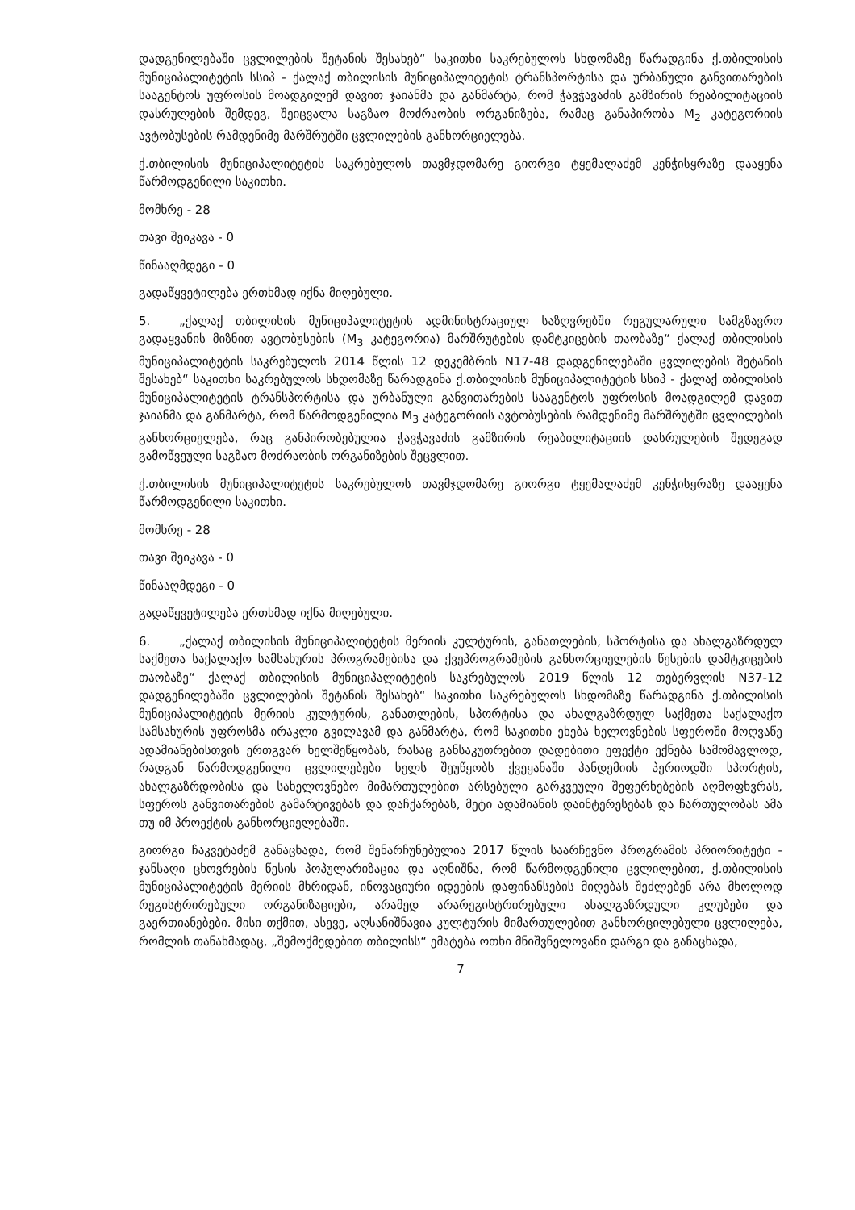დადგენილებაში ცვლილების შეტანის შესახებ“ საკითხი საკრებულოს სხდომაზე წარადგინა ქ.თბილისის მუნიციპალიტეტის სსიპ - ქალაქ თბილისის მუნიციპალიტეტის ტრანსპორტისა და ურბანული განვითარების სააგენტოს უფროსის მოადგილემ დავით ჯაიანმა და განმარტა, რომ ჭავჭავაძის გამზირის რეაბილიტაციის დასრულების შემდეგ, შეიცვალა საგზაო მოძრაობის ორგანიზება, რამაც განაპირობა M<sub>2</sub> კატეგორიის ავტობუსების რამდენიმე მარშრუტში ცვლილების განხორციელება.
ქ.თბილისის მუნიციპალიტეტის საკრებულოს თავმჯდომარე გიორგი ტყემალაძემ კენჭისყრაზე დააყენა წარმოდგენილი საკითხი.
მომხრე - 28
თავი შეიკავა - 0
წინააღმდეგი - 0
გადაწყვეტილება ერთხმად იქნა მიღებული.
5. „ქალაქ თბილისის მუნიციპალიტეტის ადმინისტრაციულ საზღვრებში რეგულარული სამგზავრო გადაყვანის მიზნით ავტობუსების (M<sub>3</sub> კატეგორია) მარშრუტების დამტკიცების თაობაზე“ ქალაქ თბილისის მუნიციპალიტეტის საკრებულოს 2014 წლის 12 დეკემბრის N17-48 დადგენილებაში ცვლილების შეტანის შესახებ“ საკითხი საკრებულოს სხდომაზე წარადგინა ქ.თბილისის მუნიციპალიტეტის სსიპ - ქალაქ თბილისის მუნიციპალიტეტის ტრანსპორტისა და ურბანული განვითარების სააგენტოს უფროსის მოადგილემ დავით ჯაიანმა და განმარტა, რომ წარმოდგენილია M<sub>3</sub> კატეგორიის ავტობუსების რამდენიმე მარშრუტში ცვლილების განხორციელება, რაც განპირობებულია ჭავჭავაძის გამზირის რეაბილიტაციის დასრულების შედეგად გამოწვეული საგზაო მოძრაობის ორგანიზების შეცვლით.
ქ.თბილისის მუნიციპალიტეტის საკრებულოს თავმჯდომარე გიორგი ტყემალაძემ კენჭისყრაზე დააყენა წარმოდგენილი საკითხი.
მომხრე - 28
თავი შეიკავა - 0
წინააღმდეგი - 0
გადაწყვეტილება ერთხმად იქნა მიღებული.
6. „ქალაქ თბილისის მუნიციპალიტეტის მერიის კულტურის, განათლების, სპორტისა და ახალგაზრდულ საქმეთა საქალაქო სამსახურის პროგრამებისა და ქვეპროგრამების განხორციელების წესების დამტკიცების თაობაზე“ ქალაქ თბილისის მუნიციპალიტეტის საკრებულოს 2019 წლის 12 თებერვლის N37-12 დადგენილებაში ცვლილების შეტანის შესახებ“ საკითხი საკრებულოს სხდომაზე წარადგინა ქ.თბილისის მუნიციპალიტეტის მერიის კულტურის, განათლების, სპორტისა და ახალგაზრდულ საქმეთა საქალაქო სამსახურის უფროსმა ირაკლი გვილავამ და განმარტა, რომ საკითხი ეხება ხელოვნების სფეროში მოღვაწე ადამიანებისთვის ერთგვარ ხელშეწყობას, რასაც განსაკუთრებით დადებითი ეფექტი ექნება სამომავლოდ, რადგან წარმოდგენილი ცვლილებები ხელს შეუწყობს ქვეყანაში პანდემიის პერიოდში სპორტის, ახალგაზრდობისა და სახელოვნებო მიმართულებით არსებული გარკვეული შეფერხებების აღმოფხვრას, სფეროს განვითარების გამარტივებას და დაჩქარებას, მეტი ადამიანის დაინტერესებას და ჩართულობას ამა თუ იმ პროექტის განხორციელებაში.
გიორგი ჩაკვეტაძემ განაცხადა, რომ შენარჩუნებულია 2017 წლის საარჩევნო პროგრამის პრიორიტეტი - ჯანსაღი ცხოვრების წესის პოპულარიზაცია და აღნიშნა, რომ წარმოდგენილი ცვლილებით, ქ.თბილისის მუნიციპალიტეტის მერიის მხრიდან, ინოვაციური იდეების დაფინანსების მიღებას შეძლებენ არა მხოლოდ რეგისტრირებული ორგანიზაციები, არამედ არარეგისტრირებული ახალგაზრდული კლუბები და გაერთიანებები. მისი თქმით, ასევე, აღსანიშნავია კულტურის მიმართულებით განხორცილებული ცვლილება, რომლის თანახმადაც, „შემოქმედებით თბილისს“ ემატება ოთხი მნიშვნელოვანი დარგი და განაცხადა,
7